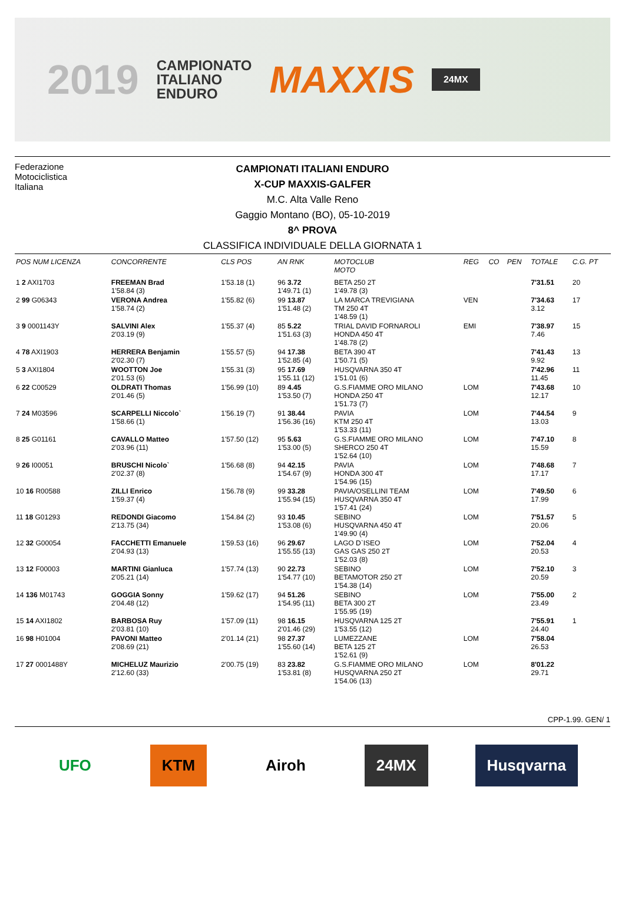2019 CAMPIONATO
ITALIANO
ENDURO MAXXIS 24MX
Federazione
Motociclistica
Italiana
CAMPIONATI ITALIANI ENDURO
X-CUP MAXXIS-GALFER
M.C. Alta Valle Reno
Gaggio Montano (BO), 05-10-2019
8^ PROVA
CLASSIFICA INDIVIDUALE DELLA GIORNATA 1
| POS NUM LICENZA | CONCORRENTE | CLS POS | AN RNK | MOTOCLUB MOTO | REG | CO | PEN | TOTALE | C.G. PT |
| --- | --- | --- | --- | --- | --- | --- | --- | --- | --- |
| 1 2 AXI1703 | FREEMAN Brad 1'58.84 (3) | 1'53.18 (1) | 96 3.72 1'49.71 (1) | BETA 250 2T 1'49.78 (3) | | | | 7'31.51 | 20 |
| 2 99 G06343 | VERONA Andrea 1'58.74 (2) | 1'55.82 (6) | 99 13.87 1'51.48 (2) | LA MARCA TREVIGIANA TM 250 4T 1'48.59 (1) | VEN | | | 7'34.63 3.12 | 17 |
| 3 9 0001143Y | SALVINI Alex 2'03.19 (9) | 1'55.37 (4) | 85 5.22 1'51.63 (3) | TRIAL DAVID FORNAROLI HONDA 450 4T 1'48.78 (2) | EMI | | | 7'38.97 7.46 | 15 |
| 4 78 AXI1903 | HERRERA Benjamin 2'02.30 (7) | 1'55.57 (5) | 94 17.38 1'52.85 (4) | BETA 390 4T 1'50.71 (5) | | | | 7'41.43 9.92 | 13 |
| 5 3 AXI1804 | WOOTTON Joe 2'01.53 (6) | 1'55.31 (3) | 95 17.69 1'55.11 (12) | HUSQVARNA 350 4T 1'51.01 (6) | | | | 7'42.96 11.45 | 11 |
| 6 22 C00529 | OLDRATI Thomas 2'01.46 (5) | 1'56.99 (10) | 89 4.45 1'53.50 (7) | G.S.FIAMME ORO MILANO HONDA 250 4T 1'51.73 (7) | LOM | | | 7'43.68 12.17 | 10 |
| 7 24 M03596 | SCARPELLI Niccolo` 1'58.66 (1) | 1'56.19 (7) | 91 38.44 1'56.36 (16) | PAVIA KTM 250 4T 1'53.33 (11) | LOM | | | 7'44.54 13.03 | 9 |
| 8 25 G01161 | CAVALLO Matteo 2'03.96 (11) | 1'57.50 (12) | 95 5.63 1'53.00 (5) | G.S.FIAMME ORO MILANO SHERCO 250 4T 1'52.64 (10) | LOM | | | 7'47.10 15.59 | 8 |
| 9 26 I00051 | BRUSCHI Nicolo` 2'02.37 (8) | 1'56.68 (8) | 94 42.15 1'54.67 (9) | PAVIA HONDA 300 4T 1'54.96 (15) | LOM | | | 7'48.68 17.17 | 7 |
| 10 16 R00588 | ZILLI Enrico 1'59.37 (4) | 1'56.78 (9) | 99 33.28 1'55.94 (15) | PAVIA/OSELLINI TEAM HUSQVARNA 350 4T 1'57.41 (24) | LOM | | | 7'49.50 17.99 | 6 |
| 11 18 G01293 | REDONDI Giacomo 2'13.75 (34) | 1'54.84 (2) | 93 10.45 1'53.08 (6) | SEBINO HUSQVARNA 450 4T 1'49.90 (4) | LOM | | | 7'51.57 20.06 | 5 |
| 12 32 G00054 | FACCHETTI Emanuele 2'04.93 (13) | 1'59.53 (16) | 96 29.67 1'55.55 (13) | LAGO D`ISEO GAS GAS 250 2T 1'52.03 (8) | LOM | | | 7'52.04 20.53 | 4 |
| 13 12 F00003 | MARTINI Gianluca 2'05.21 (14) | 1'57.74 (13) | 90 22.73 1'54.77 (10) | SEBINO BETAMOTOR 250 2T 1'54.38 (14) | LOM | | | 7'52.10 20.59 | 3 |
| 14 136 M01743 | GOGGIA Sonny 2'04.48 (12) | 1'59.62 (17) | 94 51.26 1'54.95 (11) | SEBINO BETA 300 2T 1'55.95 (19) | LOM | | | 7'55.00 23.49 | 2 |
| 15 14 AXI1802 | BARBOSA Ruy 2'03.81 (10) | 1'57.09 (11) | 98 16.15 2'01.46 (29) | HUSQVARNA 125 2T 1'53.55 (12) | | | | 7'55.91 24.40 | 1 |
| 16 98 H01004 | PAVONI Matteo 2'08.69 (21) | 2'01.14 (21) | 98 27.37 1'55.60 (14) | LUMEZZANE BETA 125 2T 1'52.61 (9) | LOM | | | 7'58.04 26.53 | |
| 17 27 0001488Y | MICHELUZ Maurizio 2'12.60 (33) | 2'00.75 (19) | 83 23.82 1'53.81 (8) | G.S.FIAMME ORO MILANO HUSQVARNA 250 2T 1'54.06 (13) | LOM | | | 8'01.22 29.71 | |
CPP-1.99. GEN/ 1
UFO KTM Airoh 24MX Husqvarna